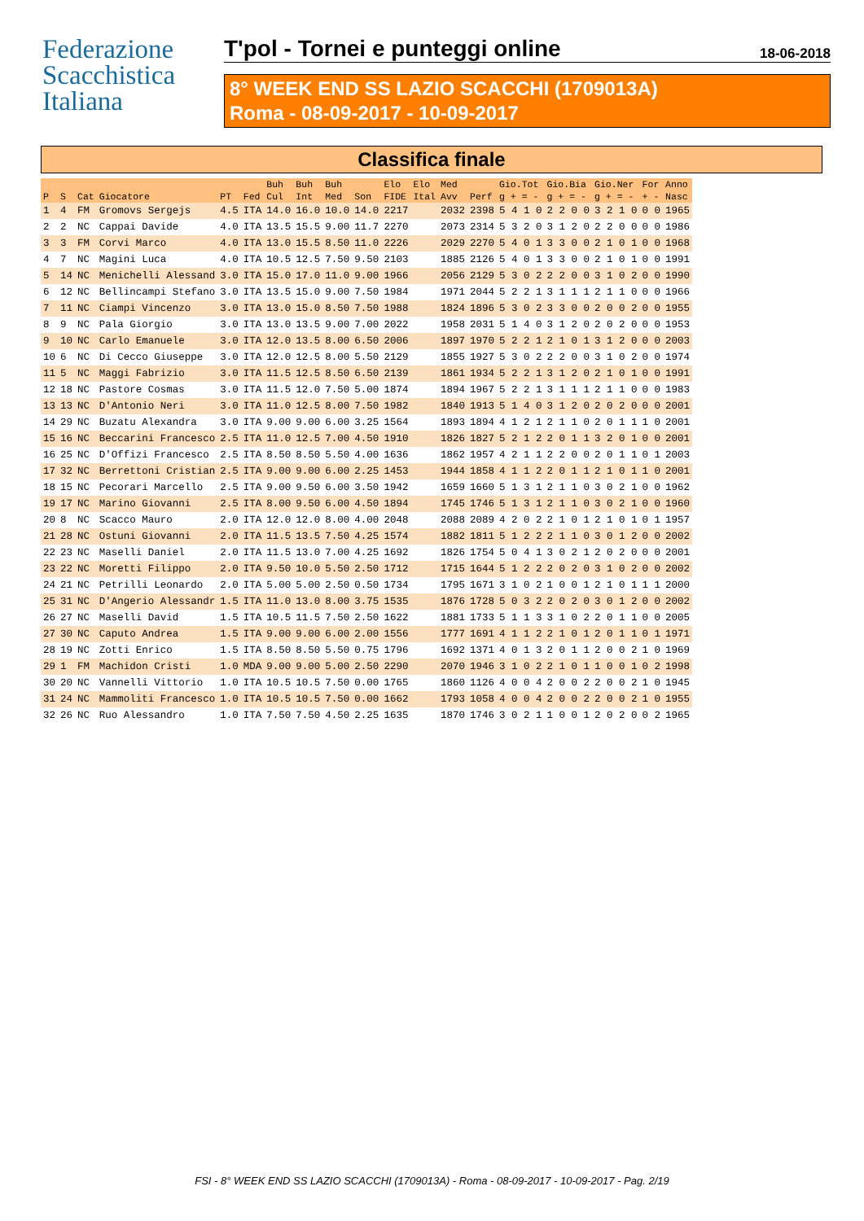Federazione
Scacchistica
Italiana
T'pol - Tornei e punteggi online 18-06-2018
8° WEEK END SS LAZIO SCACCHI (1709013A)
Roma - 08-09-2017 - 10-09-2017
Classifica finale
| | | | | | | Buh | Buh | Buh | | Elo | Elo | Med | | Gio.Tot | Gio.Bia | Gio.Ner | For | Anno |
| --- | --- | --- | --- | --- | --- | --- | --- | --- | --- | --- | --- | --- | --- | --- | --- | --- | --- | --- |
| P | S | Cat | Giocatore | PT | Fed | Cul | Int | Med | Son | FIDE | Ital | Avv | Perf | g + = - | g + = - | g + = - | + - | Nasc |
| 1 | 4 | FM | Gromovs Sergejs | 4.5 | ITA | 14.0 | 16.0 | 10.0 | 14.0 | 2217 | | 2032 | 2398 | 5 4 1 0 | 2 2 0 0 | 3 2 1 0 | 0 0 | 1965 |
| 2 | 2 | NC | Cappai Davide | 4.0 | ITA | 13.5 | 15.5 | 9.00 | 11.7 | 2270 | | 2073 | 2314 | 5 3 2 0 | 3 1 2 0 | 2 2 0 0 | 0 0 | 1986 |
| 3 | 3 | FM | Corvi Marco | 4.0 | ITA | 13.0 | 15.5 | 8.50 | 11.0 | 2226 | | 2029 | 2270 | 5 4 0 1 | 3 3 0 0 | 2 1 0 1 | 0 0 | 1968 |
| 4 | 7 | NC | Magini Luca | 4.0 | ITA | 10.5 | 12.5 | 7.50 | 9.50 | 2103 | | 1885 | 2126 | 5 4 0 1 | 3 3 0 0 | 2 1 0 1 | 0 0 | 1991 |
| 5 | 14 | NC | Menichelli Alessand | 3.0 | ITA | 15.0 | 17.0 | 11.0 | 9.00 | 1966 | | 2056 | 2129 | 5 3 0 2 | 2 2 0 0 | 3 1 0 2 | 0 0 | 1990 |
| 6 | 12 | NC | Bellincampi Stefano | 3.0 | ITA | 13.5 | 15.0 | 9.00 | 7.50 | 1984 | | 1971 | 2044 | 5 2 2 1 | 3 1 1 1 | 2 1 1 0 | 0 0 | 1966 |
| 7 | 11 | NC | Ciampi Vincenzo | 3.0 | ITA | 13.0 | 15.0 | 8.50 | 7.50 | 1988 | | 1824 | 1896 | 5 3 0 2 | 3 3 0 0 | 2 0 0 2 | 0 0 | 1955 |
| 8 | 9 | NC | Pala Giorgio | 3.0 | ITA | 13.0 | 13.5 | 9.00 | 7.00 | 2022 | | 1958 | 2031 | 5 1 4 0 | 3 1 2 0 | 2 0 2 0 | 0 0 | 1953 |
| 9 | 10 | NC | Carlo Emanuele | 3.0 | ITA | 12.0 | 13.5 | 8.00 | 6.50 | 2006 | | 1897 | 1970 | 5 2 2 1 | 2 1 0 1 | 3 1 2 0 | 0 0 | 2003 |
| 10 | 6 | NC | Di Cecco Giuseppe | 3.0 | ITA | 12.0 | 12.5 | 8.00 | 5.50 | 2129 | | 1855 | 1927 | 5 3 0 2 | 2 2 0 0 | 3 1 0 2 | 0 0 | 1974 |
| 11 | 5 | NC | Maggi Fabrizio | 3.0 | ITA | 11.5 | 12.5 | 8.50 | 6.50 | 2139 | | 1861 | 1934 | 5 2 2 1 | 3 1 2 0 | 2 1 0 1 | 0 0 | 1991 |
| 12 | 18 | NC | Pastore Cosmas | 3.0 | ITA | 11.5 | 12.0 | 7.50 | 5.00 | 1874 | | 1894 | 1967 | 5 2 2 1 | 3 1 1 1 | 2 1 1 0 | 0 0 | 1983 |
| 13 | 13 | NC | D'Antonio Neri | 3.0 | ITA | 11.0 | 12.5 | 8.00 | 7.50 | 1982 | | 1840 | 1913 | 5 1 4 0 | 3 1 2 0 | 2 0 2 0 | 0 0 | 2001 |
| 14 | 29 | NC | Buzatu Alexandra | 3.0 | ITA | 9.00 | 9.00 | 6.00 | 3.25 | 1564 | | 1893 | 1894 | 4 1 2 1 | 2 1 1 0 | 2 0 1 1 | 1 0 | 2001 |
| 15 | 16 | NC | Beccarini Francesco | 2.5 | ITA | 11.0 | 12.5 | 7.00 | 4.50 | 1910 | | 1826 | 1827 | 5 2 1 2 | 2 0 1 1 | 3 2 0 1 | 0 0 | 2001 |
| 16 | 25 | NC | D'Offizi Francesco | 2.5 | ITA | 8.50 | 8.50 | 5.50 | 4.00 | 1636 | | 1862 | 1957 | 4 2 1 1 | 2 2 0 0 | 2 0 1 1 | 0 1 | 2003 |
| 17 | 32 | NC | Berrettoni Cristian | 2.5 | ITA | 9.00 | 9.00 | 6.00 | 2.25 | 1453 | | 1944 | 1858 | 4 1 1 2 | 2 0 1 1 | 2 1 0 1 | 1 0 | 2001 |
| 18 | 15 | NC | Pecorari Marcello | 2.5 | ITA | 9.00 | 9.50 | 6.00 | 3.50 | 1942 | | 1659 | 1660 | 5 1 3 1 | 2 1 1 0 | 3 0 2 1 | 0 0 | 1962 |
| 19 | 17 | NC | Marino Giovanni | 2.5 | ITA | 8.00 | 9.50 | 6.00 | 4.50 | 1894 | | 1745 | 1746 | 5 1 3 1 | 2 1 1 0 | 3 0 2 1 | 0 0 | 1960 |
| 20 | 8 | NC | Scacco Mauro | 2.0 | ITA | 12.0 | 12.0 | 8.00 | 4.00 | 2048 | | 2088 | 2089 | 4 2 0 2 | 2 1 0 1 | 2 1 0 1 | 0 1 | 1957 |
| 21 | 28 | NC | Ostuni Giovanni | 2.0 | ITA | 11.5 | 13.5 | 7.50 | 4.25 | 1574 | | 1882 | 1811 | 5 1 2 2 | 2 1 1 0 | 3 0 1 2 | 0 0 | 2002 |
| 22 | 23 | NC | Maselli Daniel | 2.0 | ITA | 11.5 | 13.0 | 7.00 | 4.25 | 1692 | | 1826 | 1754 | 5 0 4 1 | 3 0 2 1 | 2 0 2 0 | 0 0 | 2001 |
| 23 | 22 | NC | Moretti Filippo | 2.0 | ITA | 9.50 | 10.0 | 5.50 | 2.50 | 1712 | | 1715 | 1644 | 5 1 2 2 | 2 0 2 0 | 3 1 0 2 | 0 0 | 2002 |
| 24 | 21 | NC | Petrilli Leonardo | 2.0 | ITA | 5.00 | 5.00 | 2.50 | 0.50 | 1734 | | 1795 | 1671 | 3 1 0 2 | 1 0 0 1 | 2 1 0 1 | 1 1 | 2000 |
| 25 | 31 | NC | D'Angerio Alessandr | 1.5 | ITA | 11.0 | 13.0 | 8.00 | 3.75 | 1535 | | 1876 | 1728 | 5 0 3 2 | 2 0 2 0 | 3 0 1 2 | 0 0 | 2002 |
| 26 | 27 | NC | Maselli David | 1.5 | ITA | 10.5 | 11.5 | 7.50 | 2.50 | 1622 | | 1881 | 1733 | 5 1 1 3 | 3 1 0 2 | 2 0 1 1 | 0 0 | 2005 |
| 27 | 30 | NC | Caputo Andrea | 1.5 | ITA | 9.00 | 9.00 | 6.00 | 2.00 | 1556 | | 1777 | 1691 | 4 1 1 2 | 2 1 0 1 | 2 0 1 1 | 0 1 | 1971 |
| 28 | 19 | NC | Zotti Enrico | 1.5 | ITA | 8.50 | 8.50 | 5.50 | 0.75 | 1796 | | 1692 | 1371 | 4 0 1 3 | 2 0 1 1 | 2 0 0 2 | 1 0 | 1969 |
| 29 | 1 | FM | Machidon Cristi | 1.0 | MDA | 9.00 | 9.00 | 5.00 | 2.50 | 2290 | | 2070 | 1946 | 3 1 0 2 | 2 1 0 1 | 1 0 0 1 | 0 2 | 1998 |
| 30 | 20 | NC | Vannelli Vittorio | 1.0 | ITA | 10.5 | 10.5 | 7.50 | 0.00 | 1765 | | 1860 | 1126 | 4 0 0 4 | 2 0 0 2 | 2 0 0 2 | 1 0 | 1945 |
| 31 | 24 | NC | Mammoliti Francesco | 1.0 | ITA | 10.5 | 10.5 | 7.50 | 0.00 | 1662 | | 1793 | 1058 | 4 0 0 4 | 2 0 0 2 | 2 0 0 2 | 1 0 | 1955 |
| 32 | 26 | NC | Ruo Alessandro | 1.0 | ITA | 7.50 | 7.50 | 4.50 | 2.25 | 1635 | | 1870 | 1746 | 3 0 2 1 | 1 0 0 1 | 2 0 2 0 | 0 2 | 1965 |
FSI - 8° WEEK END SS LAZIO SCACCHI (1709013A) - Roma - 08-09-2017 - 10-09-2017 - Pag. 2/19